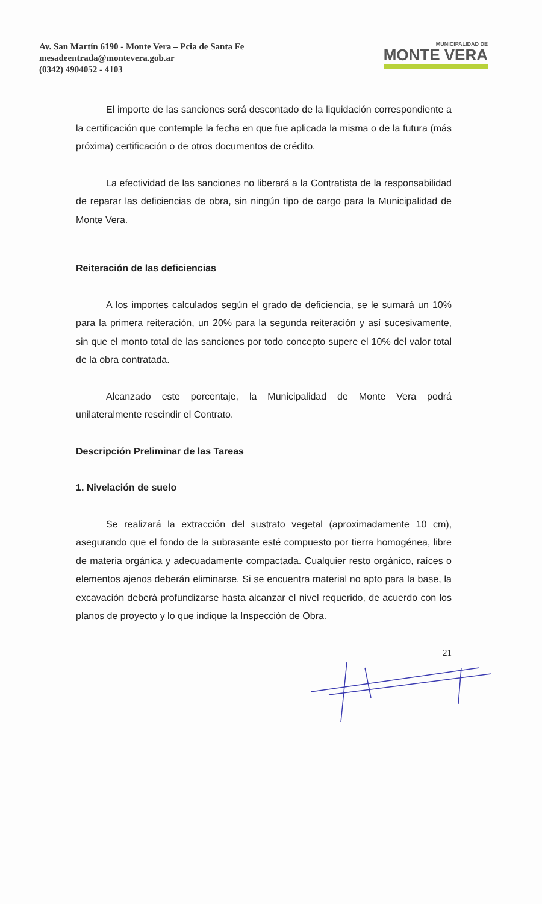Av. San Martín 6190 - Monte Vera – Pcia de Santa Fe
mesadeentrada@montevera.gob.ar
(0342) 4904052 - 4103
MUNICIPALIDAD DE
MONTE VERA
El importe de las sanciones será descontado de la liquidación correspondiente a la certificación que contemple la fecha en que fue aplicada la misma o de la futura (más próxima) certificación o de otros documentos de crédito.
La efectividad de las sanciones no liberará a la Contratista de la responsabilidad de reparar las deficiencias de obra, sin ningún tipo de cargo para la Municipalidad de Monte Vera.
Reiteración de las deficiencias
A los importes calculados según el grado de deficiencia, se le sumará un 10% para la primera reiteración, un 20% para la segunda reiteración y así sucesivamente, sin que el monto total de las sanciones por todo concepto supere el 10% del valor total de la obra contratada.
Alcanzado este porcentaje, la Municipalidad de Monte Vera podrá unilateralmente rescindir el Contrato.
Descripción Preliminar de las Tareas
1. Nivelación de suelo
Se realizará la extracción del sustrato vegetal (aproximadamente 10 cm), asegurando que el fondo de la subrasante esté compuesto por tierra homogénea, libre de materia orgánica y adecuadamente compactada. Cualquier resto orgánico, raíces o elementos ajenos deberán eliminarse. Si se encuentra material no apto para la base, la excavación deberá profundizarse hasta alcanzar el nivel requerido, de acuerdo con los planos de proyecto y lo que indique la Inspección de Obra.
21